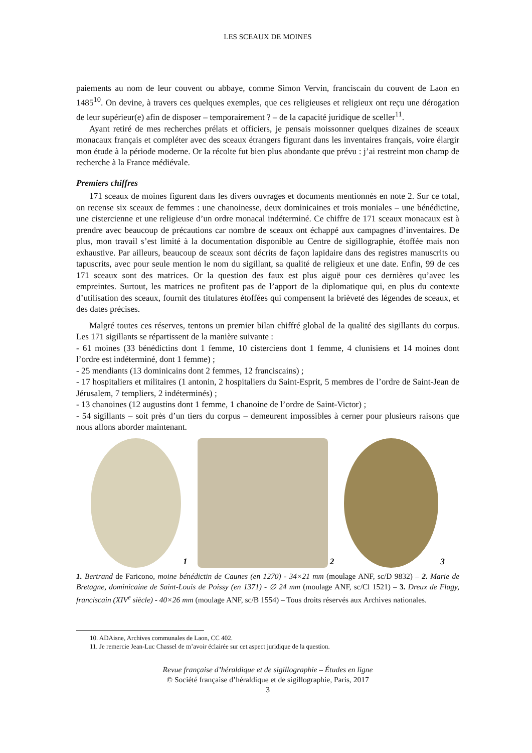LES SCEAUX DE MOINES
paiements au nom de leur couvent ou abbaye, comme Simon Vervin, franciscain du couvent de Laon en 1485<sup>10</sup>. On devine, à travers ces quelques exemples, que ces religieuses et religieux ont reçu une dérogation de leur supérieur(e) afin de disposer – temporairement ? – de la capacité juridique de sceller<sup>11</sup>.
Ayant retiré de mes recherches prélats et officiers, je pensais moissonner quelques dizaines de sceaux monacaux français et compléter avec des sceaux étrangers figurant dans les inventaires français, voire élargir mon étude à la période moderne. Or la récolte fut bien plus abondante que prévu : j’ai restreint mon champ de recherche à la France médiévale.
Premiers chiffres
171 sceaux de moines figurent dans les divers ouvrages et documents mentionnés en note 2. Sur ce total, on recense six sceaux de femmes : une chanoinesse, deux dominicaines et trois moniales – une bénédictine, une cistercienne et une religieuse d’un ordre monacal indéterminé. Ce chiffre de 171 sceaux monacaux est à prendre avec beaucoup de précautions car nombre de sceaux ont échappé aux campagnes d’inventaires. De plus, mon travail s’est limité à la documentation disponible au Centre de sigillographie, étoffée mais non exhaustive. Par ailleurs, beaucoup de sceaux sont décrits de façon lapidaire dans des registres manuscrits ou tapuscrits, avec pour seule mention le nom du sigillant, sa qualité de religieux et une date. Enfin, 99 de ces 171 sceaux sont des matrices. Or la question des faux est plus aiguë pour ces dernières qu’avec les empreintes. Surtout, les matrices ne profitent pas de l’apport de la diplomatique qui, en plus du contexte d’utilisation des sceaux, fournit des titulatures étoffées qui compensent la brièveté des légendes de sceaux, et des dates précises.
Malgré toutes ces réserves, tentons un premier bilan chiffré global de la qualité des sigillants du corpus. Les 171 sigillants se répartissent de la manière suivante :
- 61 moines (33 bénédictins dont 1 femme, 10 cisterciens dont 1 femme, 4 clunisiens et 14 moines dont l’ordre est indéterminé, dont 1 femme) ;
- 25 mendiants (13 dominicains dont 2 femmes, 12 franciscains) ;
- 17 hospitaliers et militaires (1 antonin, 2 hospitaliers du Saint-Esprit, 5 membres de l’ordre de Saint-Jean de Jérusalem, 7 templiers, 2 indéterminés) ;
- 13 chanoines (12 augustins dont 1 femme, 1 chanoine de l’ordre de Saint-Victor) ;
- 54 sigillants – soit près d’un tiers du corpus – demeurent impossibles à cerner pour plusieurs raisons que nous allons aborder maintenant.
1 2 3
1. Bertrand de Faricono, moine bénédictin de Caunes (en 1270) - 34×21 mm (moulage ANF, sc/D 9832) – 2. Marie de Bretagne, dominicaine de Saint-Louis de Poissy (en 1371) - ∅ 24 mm (moulage ANF, sc/Cl 1521) – 3. Dreux de Flagy, franciscain (XIV<sup>e</sup> siècle) - 40×26 mm (moulage ANF, sc/B 1554) – Tous droits réservés aux Archives nationales.
10. ADAisne, Archives communales de Laon, CC 402.
11. Je remercie Jean-Luc Chassel de m’avoir éclairée sur cet aspect juridique de la question.
Revue française d’héraldique et de sigillographie – Études en ligne
© Société française d’héraldique et de sigillographie, Paris, 2017
3